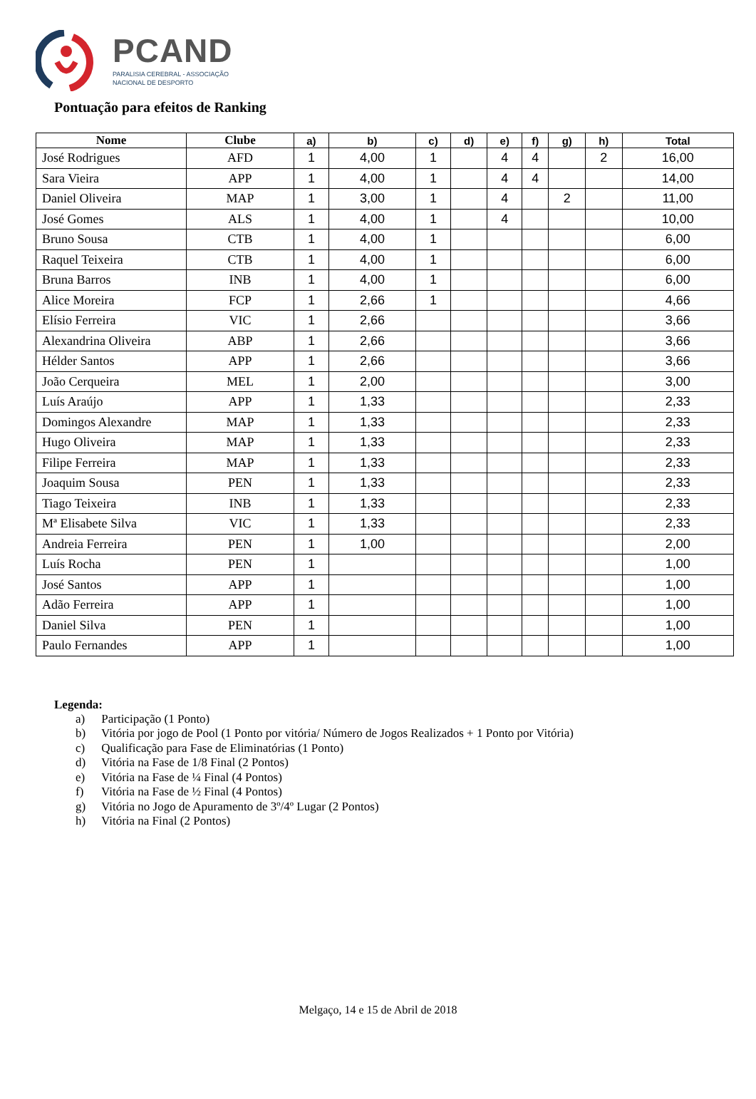PCAND
PARALISIA CEREBRAL - ASSOCIAÇÃO
NACIONAL DE DESPORTO
Pontuação para efeitos de Ranking
| Nome | Clube | a) | b) | c) | d) | e) | f) | g) | h) | Total |
| --- | --- | --- | --- | --- | --- | --- | --- | --- | --- | --- |
| José Rodrigues | AFD | 1 | 4,00 | 1 | | 4 | 4 | | 2 | 16,00 |
| Sara Vieira | APP | 1 | 4,00 | 1 | | 4 | 4 | | | 14,00 |
| Daniel Oliveira | MAP | 1 | 3,00 | 1 | | 4 | | 2 | | 11,00 |
| José Gomes | ALS | 1 | 4,00 | 1 | | 4 | | | | 10,00 |
| Bruno Sousa | CTB | 1 | 4,00 | 1 | | | | | | 6,00 |
| Raquel Teixeira | CTB | 1 | 4,00 | 1 | | | | | | 6,00 |
| Bruna Barros | INB | 1 | 4,00 | 1 | | | | | | 6,00 |
| Alice Moreira | FCP | 1 | 2,66 | 1 | | | | | | 4,66 |
| Elísio Ferreira | VIC | 1 | 2,66 | | | | | | | 3,66 |
| Alexandrina Oliveira | ABP | 1 | 2,66 | | | | | | | 3,66 |
| Hélder Santos | APP | 1 | 2,66 | | | | | | | 3,66 |
| João Cerqueira | MEL | 1 | 2,00 | | | | | | | 3,00 |
| Luís Araújo | APP | 1 | 1,33 | | | | | | | 2,33 |
| Domingos Alexandre | MAP | 1 | 1,33 | | | | | | | 2,33 |
| Hugo Oliveira | MAP | 1 | 1,33 | | | | | | | 2,33 |
| Filipe Ferreira | MAP | 1 | 1,33 | | | | | | | 2,33 |
| Joaquim Sousa | PEN | 1 | 1,33 | | | | | | | 2,33 |
| Tiago Teixeira | INB | 1 | 1,33 | | | | | | | 2,33 |
| Mª Elisabete Silva | VIC | 1 | 1,33 | | | | | | | 2,33 |
| Andreia Ferreira | PEN | 1 | 1,00 | | | | | | | 2,00 |
| Luís Rocha | PEN | 1 | | | | | | | | 1,00 |
| José Santos | APP | 1 | | | | | | | | 1,00 |
| Adão Ferreira | APP | 1 | | | | | | | | 1,00 |
| Daniel Silva | PEN | 1 | | | | | | | | 1,00 |
| Paulo Fernandes | APP | 1 | | | | | | | | 1,00 |
Legenda:
a) Participação (1 Ponto)
b) Vitória por jogo de Pool (1 Ponto por vitória/ Número de Jogos Realizados + 1 Ponto por Vitória)
c) Qualificação para Fase de Eliminatórias (1 Ponto)
d) Vitória na Fase de 1/8 Final (2 Pontos)
e) Vitória na Fase de ¼ Final (4 Pontos)
f) Vitória na Fase de ½ Final (4 Pontos)
g) Vitória no Jogo de Apuramento de 3º/4º Lugar (2 Pontos)
h) Vitória na Final (2 Pontos)
Melgaço, 14 e 15 de Abril de 2018